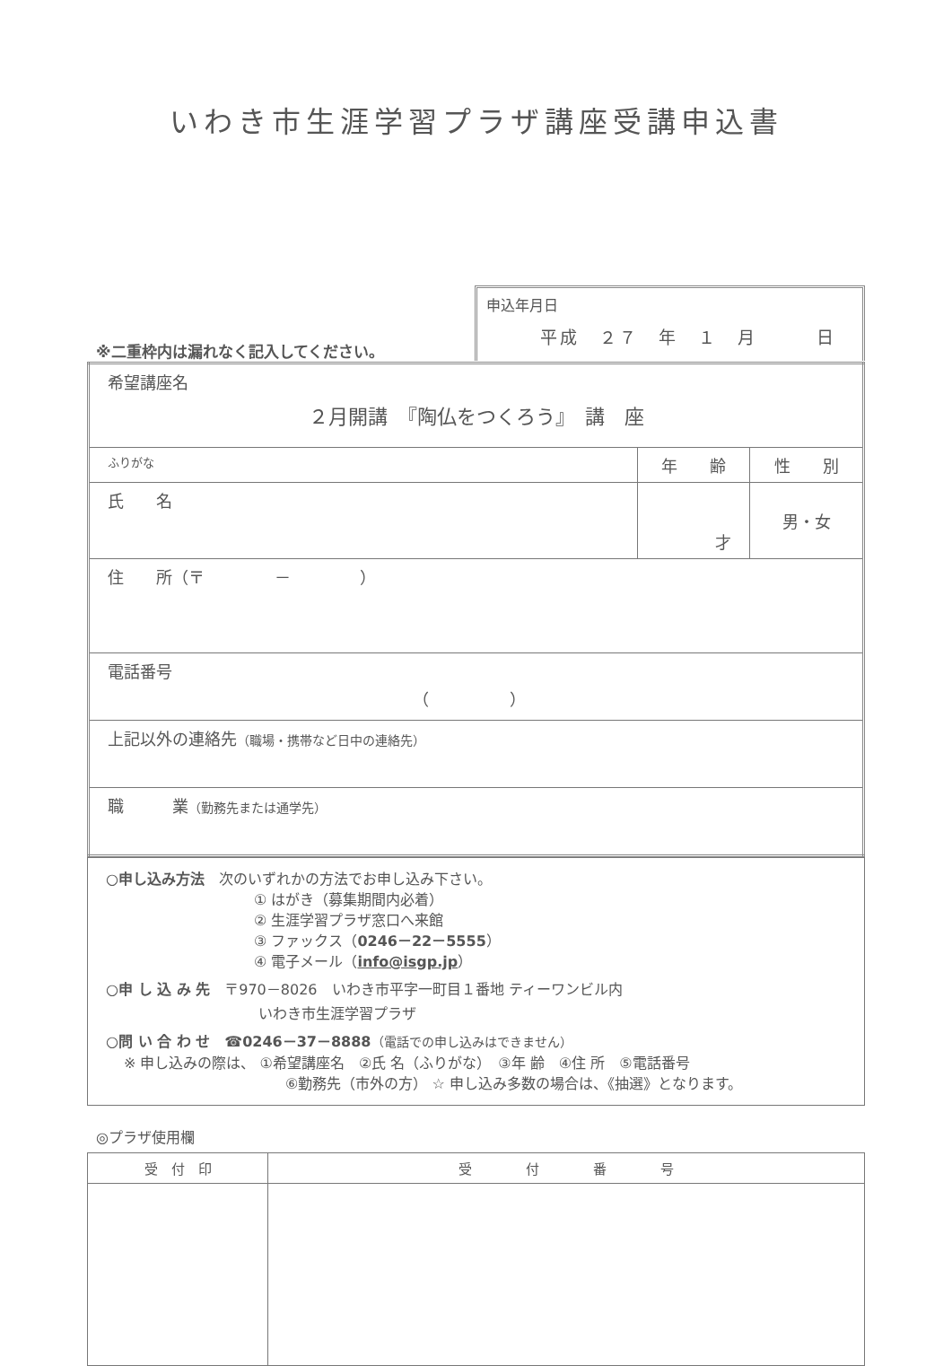いわき市生涯学習プラザ講座受講申込書
※二重枠内は漏れなく記入してください。
申込年月日
平成　２７　年　１　月　　　日
| 希望講座名 ２月開講 『陶仏をつくろう』 講 座 | | |
| ふりがな | 年 齢 | 性 別 |
| 氏 名 | 才 | 男・女 |
| 住 所（〒 － ） | | |
| 電話番号 （ ） | | |
| 上記以外の連絡先 （職場・携帯など日中の連絡先） | | |
| 職 業 （勤務先または通学先） | | |
○申し込み方法　次のいずれかの方法でお申し込み下さい。
① はがき（募集期間内必着）
② 生涯学習プラザ窓口へ来館
③ ファックス（0246－22－5555）
④ 電子メール（info@isgp.jp）
○申 し 込 み 先　〒970－8026　いわき市平字一町目１番地 ティーワンビル内
いわき市生涯学習プラザ
○問 い 合 わ せ　☎0246－37－8888（電話での申し込みはできません）
※ 申し込みの際は、 ①希望講座名　②氏 名（ふりがな）　③年 齢　④住 所　⑤電話番号
⑥勤務先（市外の方） ☆ 申し込み多数の場合は、《抽選》となります。
◎プラザ使用欄
| 受 付 印 | 受 付 番 号 |
| --- | --- |